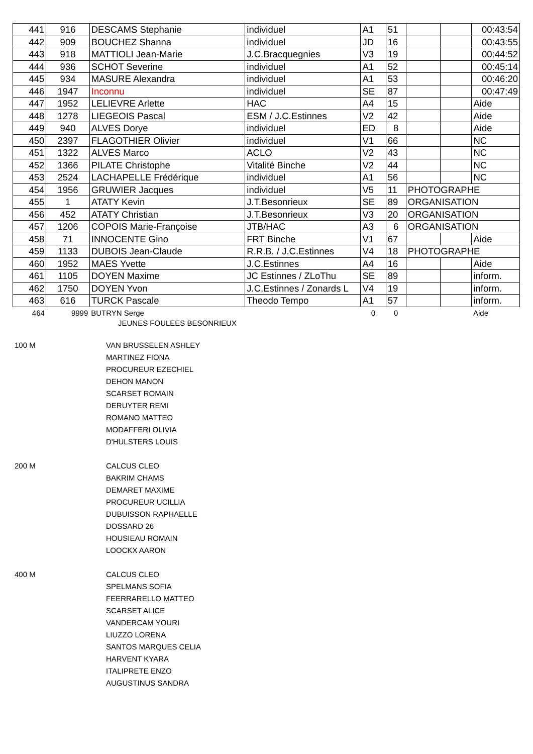| 441 | 916 | DESCAMS Stephanie | individuel | A1 | 51 | | | 00:43:54 |
| 442 | 909 | BOUCHEZ Shanna | individuel | JD | 16 | | | 00:43:55 |
| 443 | 918 | MATTIOLI Jean-Marie | J.C.Bracquegnies | V3 | 19 | | | 00:44:52 |
| 444 | 936 | SCHOT Severine | individuel | A1 | 52 | | | 00:45:14 |
| 445 | 934 | MASURE Alexandra | individuel | A1 | 53 | | | 00:46:20 |
| 446 | 1947 | Inconnu | individuel | SE | 87 | | | 00:47:49 |
| 447 | 1952 | LELIEVRE Arlette | HAC | A4 | 15 | | | Aide |
| 448 | 1278 | LIEGEOIS Pascal | ESM / J.C.Estinnes | V2 | 42 | | | Aide |
| 449 | 940 | ALVES Dorye | individuel | ED | 8 | | | Aide |
| 450 | 2397 | FLAGOTHIER Olivier | individuel | V1 | 66 | | | NC |
| 451 | 1322 | ALVES Marco | ACLO | V2 | 43 | | | NC |
| 452 | 1366 | PILATE Christophe | Vitalité Binche | V2 | 44 | | | NC |
| 453 | 2524 | LACHAPELLE Frédérique | individuel | A1 | 56 | | | NC |
| 454 | 1956 | GRUWIER Jacques | individuel | V5 | 11 | PHOTOGRAPHE | | |
| 455 | 1 | ATATY Kevin | J.T.Besonrieux | SE | 89 | ORGANISATION | | |
| 456 | 452 | ATATY Christian | J.T.Besonrieux | V3 | 20 | ORGANISATION | | |
| 457 | 1206 | COPOIS Marie-Françoise | JTB/HAC | A3 | 6 | ORGANISATION | | |
| 458 | 71 | INNOCENTE Gino | FRT Binche | V1 | 67 | | | Aide |
| 459 | 1133 | DUBOIS Jean-Claude | R.R.B. / J.C.Estinnes | V4 | 18 | PHOTOGRAPHE | | |
| 460 | 1952 | MAES Yvette | J.C.Estinnes | A4 | 16 | | | Aide |
| 461 | 1105 | DOYEN Maxime | JC Estinnes / ZLoThu | SE | 89 | | | inform. |
| 462 | 1750 | DOYEN Yvon | J.C.Estinnes / Zonards L | V4 | 19 | | | inform. |
| 463 | 616 | TURCK Pascale | Theodo Tempo | A1 | 57 | | | inform. |
| 464 | 9999 | BUTRYN Serge | | 0 | 0 | | | Aide |
JEUNES FOULEES BESONRIEUX
100 M VAN BRUSSELEN ASHLEY
MARTINEZ FIONA
PROCUREUR EZECHIEL
DEHON MANON
SCARSET ROMAIN
DERUYTER REMI
ROMANO MATTEO
MODAFFERI OLIVIA
D'HULSTERS LOUIS
200 M CALCUS CLEO
BAKRIM CHAMS
DEMARET MAXIME
PROCUREUR UCILLIA
DUBUISSON RAPHAELLE
DOSSARD 26
HOUSIEAU ROMAIN
LOOCKX AARON
400 M CALCUS CLEO
SPELMANS SOFIA
FEERRARELLO MATTEO
SCARSET ALICE
VANDERCAM YOURI
LIUZZO LORENA
SANTOS MARQUES CELIA
HARVENT KYARA
ITALIPRETE ENZO
AUGUSTINUS SANDRA